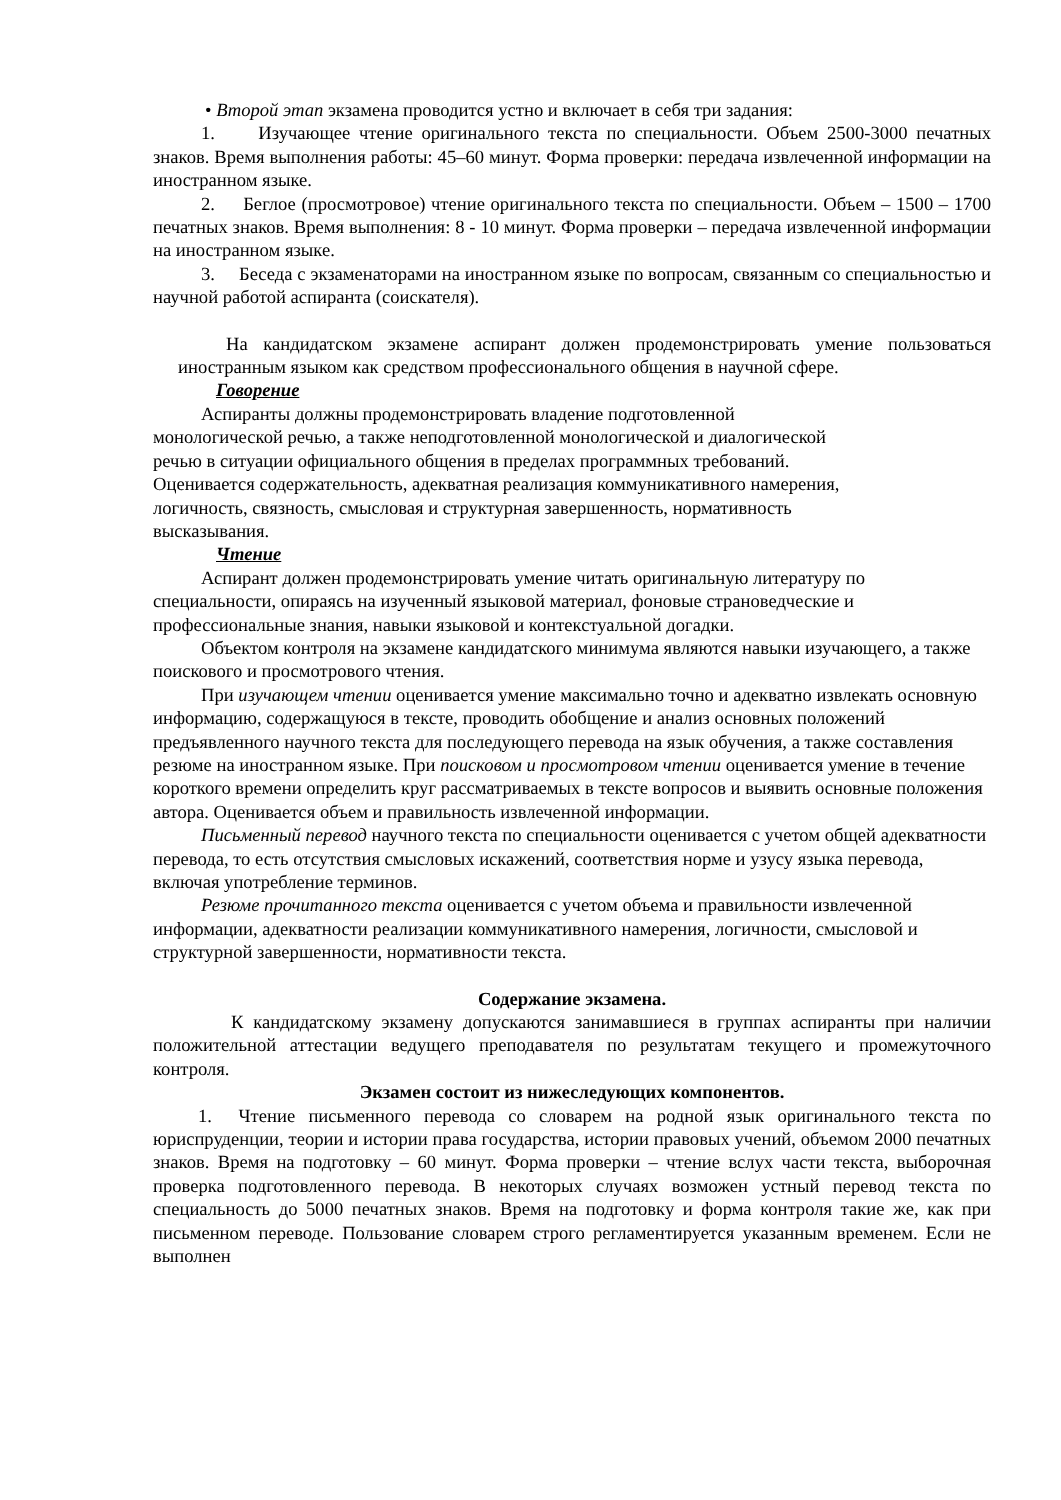• Второй этап экзамена проводится устно и включает в себя три задания:
1. Изучающее чтение оригинального текста по специальности. Объем 2500-3000 печатных знаков. Время выполнения работы: 45–60 минут. Форма проверки: передача извлеченной информации на иностранном языке.
2. Беглое (просмотровое) чтение оригинального текста по специальности. Объем – 1500 – 1700 печатных знаков. Время выполнения: 8 - 10 минут. Форма проверки – передача извлеченной информации на иностранном языке.
3. Беседа с экзаменаторами на иностранном языке по вопросам, связанным со специальностью и научной работой аспиранта (соискателя).
На кандидатском экзамене аспирант должен продемонстрировать умение пользоваться иностранным языком как средством профессионального общения в научной сфере.
Говорение
Аспиранты должны продемонстрировать владение подготовленной
монологической речью, а также неподготовленной монологической и диалогической
речью в ситуации официального общения в пределах программных требований.
Оценивается содержательность, адекватная реализация коммуникативного намерения,
логичность, связность, смысловая и структурная завершенность, нормативность
высказывания.
Чтение
Аспирант должен продемонстрировать умение читать оригинальную литературу по специальности, опираясь на изученный языковой материал, фоновые страноведческие и профессиональные знания, навыки языковой и контекстуальной догадки.
Объектом контроля на экзамене кандидатского минимума являются навыки изучающего, а также поискового и просмотрового чтения.
При изучающем чтении оценивается умение максимально точно и адекватно извлекать основную информацию, содержащуюся в тексте, проводить обобщение и анализ основных положений предъявленного научного текста для последующего перевода на язык обучения, а также составления резюме на иностранном языке. При поисковом и просмотровом чтении оценивается умение в течение короткого времени определить круг рассматриваемых в тексте вопросов и выявить основные положения автора. Оценивается объем и правильность извлеченной информации.
Письменный перевод научного текста по специальности оценивается с учетом общей адекватности перевода, то есть отсутствия смысловых искажений, соответствия норме и узусу языка перевода, включая употребление терминов.
Резюме прочитанного текста оценивается с учетом объема и правильности извлеченной информации, адекватности реализации коммуникативного намерения, логичности, смысловой и структурной завершенности, нормативности текста.
Содержание экзамена.
К кандидатскому экзамену допускаются занимавшиеся в группах аспиранты при наличии положительной аттестации ведущего преподавателя по результатам текущего и промежуточного контроля.
Экзамен состоит из нижеследующих компонентов.
1. Чтение письменного перевода со словарем на родной язык оригинального текста по юриспруденции, теории и истории права государства, истории правовых учений, объемом 2000 печатных знаков. Время на подготовку – 60 минут. Форма проверки – чтение вслух части текста, выборочная проверка подготовленного перевода. В некоторых случаях возможен устный перевод текста по специальность до 5000 печатных знаков. Время на подготовку и форма контроля такие же, как при письменном переводе. Пользование словарем строго регламентируется указанным временем. Если не выполнен